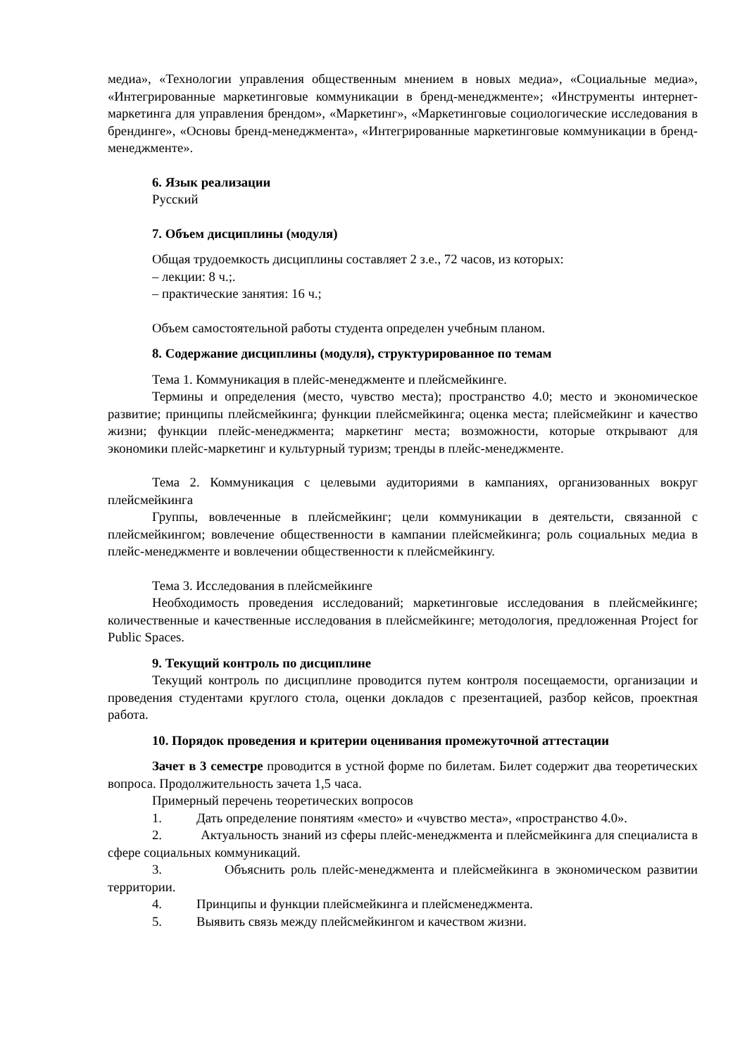медиа», «Технологии управления общественным мнением в новых медиа», «Социальные медиа», «Интегрированные маркетинговые коммуникации в бренд-менеджменте»; «Инструменты интернет-маркетинга для управления брендом», «Маркетинг», «Маркетинговые социологические исследования в брендинге», «Основы бренд-менеджмента», «Интегрированные маркетинговые коммуникации в бренд-менеджменте».
6. Язык реализации
Русский
7. Объем дисциплины (модуля)
Общая трудоемкость дисциплины составляет 2 з.е., 72 часов, из которых:
– лекции: 8 ч.;.
– практические занятия: 16 ч.;
Объем самостоятельной работы студента определен учебным планом.
8. Содержание дисциплины (модуля), структурированное по темам
Тема 1. Коммуникация в плейс-менеджменте и плейсмейкинге.
Термины и определения (место, чувство места); пространство 4.0; место и экономическое развитие; принципы плейсмейкинга; функции плейсмейкинга; оценка места; плейсмейкинг и качество жизни; функции плейс-менеджмента; маркетинг места; возможности, которые открывают для экономики плейс-маркетинг и культурный туризм; тренды в плейс-менеджменте.
Тема 2. Коммуникация с целевыми аудиториями в кампаниях, организованных вокруг плейсмейкинга
Группы, вовлеченные в плейсмейкинг; цели коммуникации в деятельсти, связанной с плейсмейкингом; вовлечение общественности в кампании плейсмейкинга; роль социальных медиа в плейс-менеджменте и вовлечении общественности к плейсмейкингу.
Тема 3. Исследования в плейсмейкинге
Необходимость проведения исследований; маркетинговые исследования в плейсмейкинге; количественные и качественные исследования в плейсмейкинге; методология, предложенная Project for Public Spaces.
9. Текущий контроль по дисциплине
Текущий контроль по дисциплине проводится путем контроля посещаемости, организации и проведения студентами круглого стола, оценки докладов с презентацией, разбор кейсов, проектная работа.
10. Порядок проведения и критерии оценивания промежуточной аттестации
Зачет в 3 семестре проводится в устной форме по билетам. Билет содержит два теоретических вопроса. Продолжительность зачета 1,5 часа.
Примерный перечень теоретических вопросов
1. Дать определение понятиям «место» и «чувство места», «пространство 4.0».
2. Актуальность знаний из сферы плейс-менеджмента и плейсмейкинга для специалиста в сфере социальных коммуникаций.
3. Объяснить роль плейс-менеджмента и плейсмейкинга в экономическом развитии территории.
4. Принципы и функции плейсмейкинга и плейсменеджмента.
5. Выявить связь между плейсмейкингом и качеством жизни.